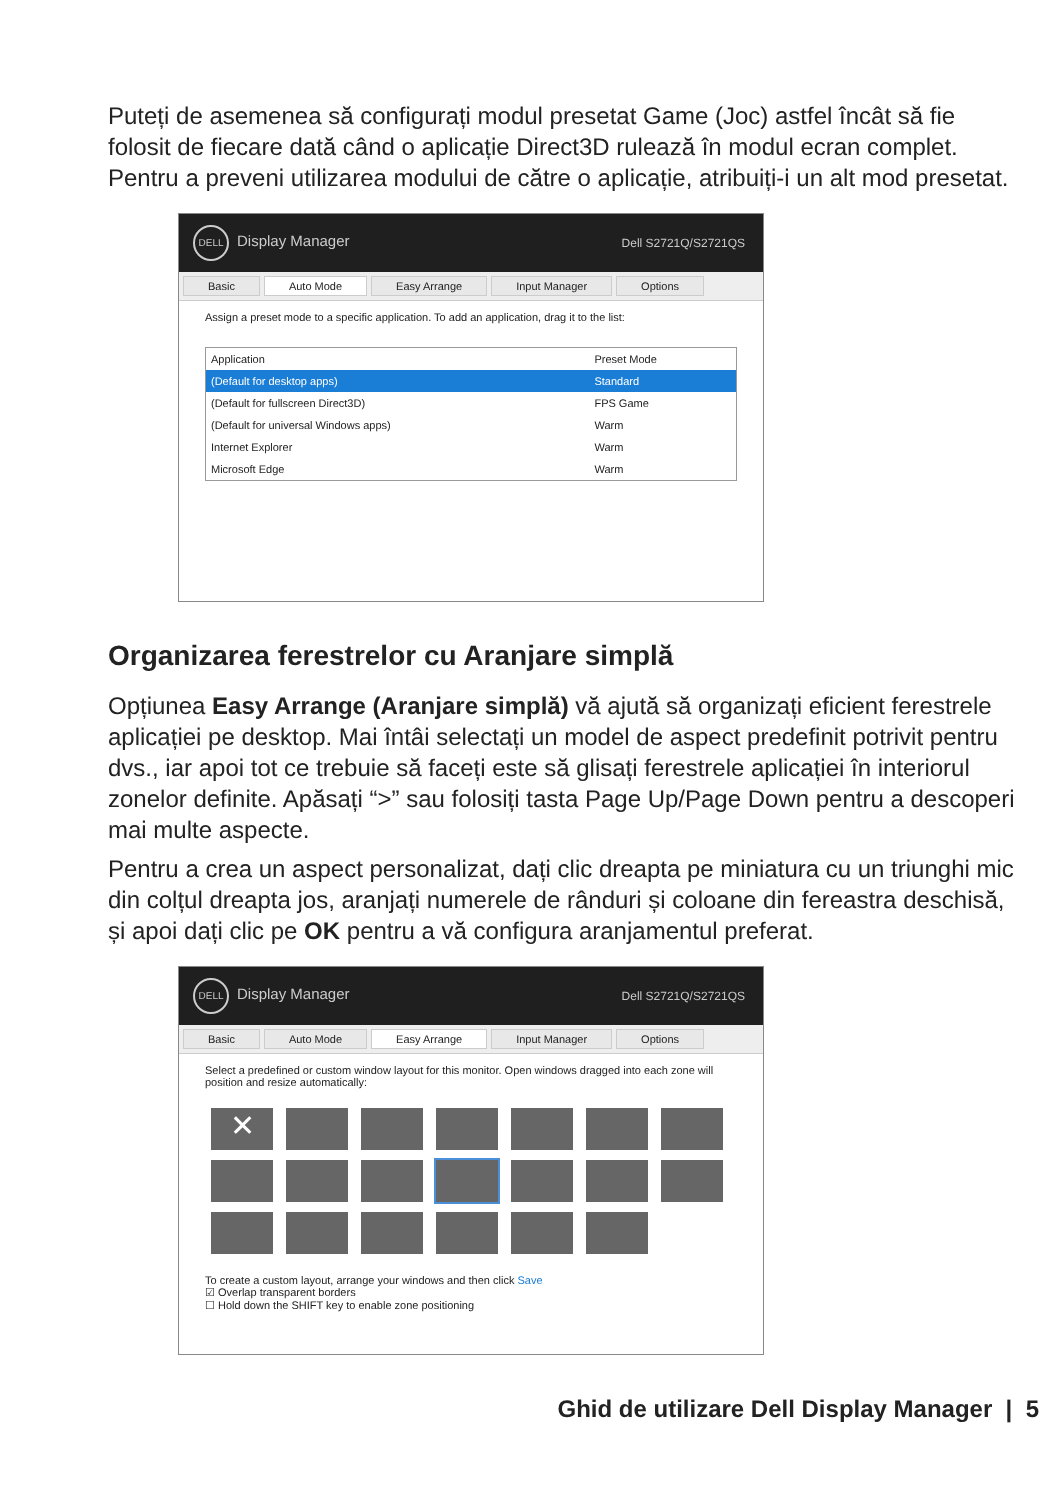Puteți de asemenea să configurați modul presetat Game (Joc) astfel încât să fie folosit de fiecare dată când o aplicație Direct3D rulează în modul ecran complet. Pentru a preveni utilizarea modului de către o aplicație, atribuiți-i un alt mod presetat.
DELL Display Manager Dell S2721Q/S2721QS
Basic Auto Mode Easy Arrange Input Manager Options
Assign a preset mode to a specific application. To add an application, drag it to the list:
| Application | Preset Mode |
| --- | --- |
| (Default for desktop apps) | Standard |
| (Default for fullscreen Direct3D) | FPS Game |
| (Default for universal Windows apps) | Warm |
| Internet Explorer | Warm |
| Microsoft Edge | Warm |
Organizarea ferestrelor cu Aranjare simplă
Opțiunea Easy Arrange (Aranjare simplă) vă ajută să organizați eficient ferestrele aplicației pe desktop. Mai întâi selectați un model de aspect predefinit potrivit pentru dvs., iar apoi tot ce trebuie să faceți este să glisați ferestrele aplicației în interiorul zonelor definite. Apăsați “>” sau folosiți tasta Page Up/Page Down pentru a descoperi mai multe aspecte.
Pentru a crea un aspect personalizat, dați clic dreapta pe miniatura cu un triunghi mic din colțul dreapta jos, aranjați numerele de rânduri și coloane din fereastra deschisă, și apoi dați clic pe OK pentru a vă configura aranjamentul preferat.
DELL Display Manager Dell S2721Q/S2721QS
Basic Auto Mode Easy Arrange Input Manager Options
Select a predefined or custom window layout for this monitor. Open windows dragged into each zone will position and resize automatically:
✕
To create a custom layout, arrange your windows and then click Save
☑ Overlap transparent borders
☐ Hold down the SHIFT key to enable zone positioning
Ghid de utilizare Dell Display Manager | 5